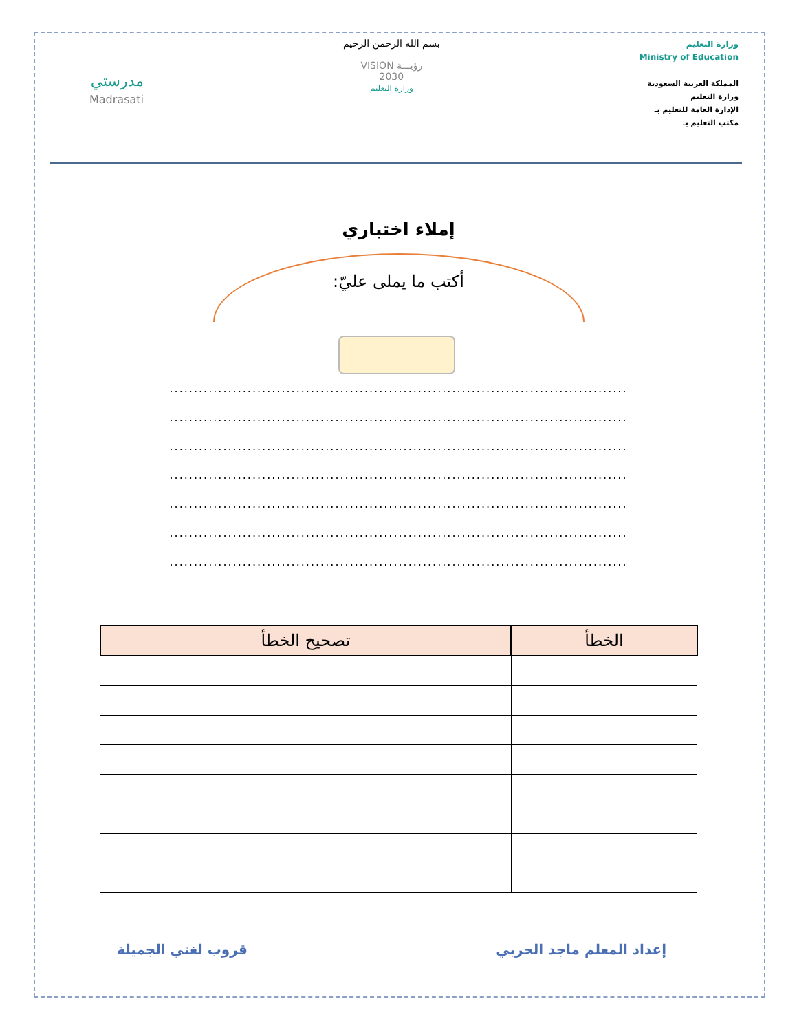وزارة التعليم
Ministry of Education
المملكة العربية السعودية
وزارة التعليم
الإدارة العامة للتعليم بـ
مكتب التعليم بـ
بسم الله الرحمن الرحيم
رؤيـــة VISION
2030
وزارة التعليم
مدرستي
Madrasati
إملاء اختباري
أكتب ما يملى عليّ:
..............................................................................................
..............................................................................................
..............................................................................................
..............................................................................................
..............................................................................................
..............................................................................................
..............................................................................................
| الخطأ | تصحيح الخطأ |
| --- | --- |
إعداد المعلم ماجد الحربي قروب لغتي الجميلة